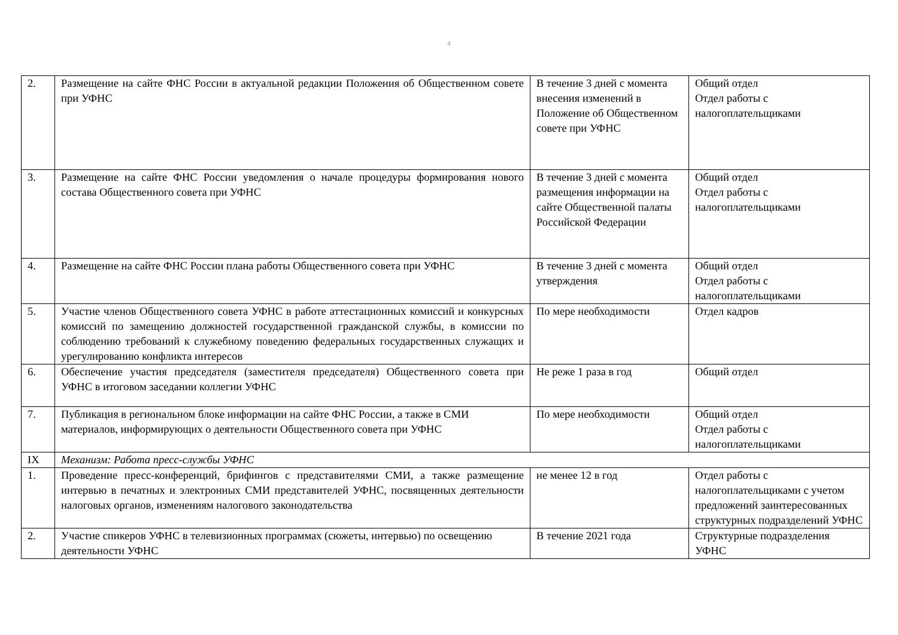4
| 2. | Размещение на сайте ФНС России в актуальной редакции Положения об Общественном совете при УФНС | В течение 3 дней с момента внесения изменений в Положение об Общественном совете при УФНС | Общий отдел Отдел работы с налогоплательщиками |
| 3. | Размещение на сайте ФНС России уведомления о начале процедуры формирования нового состава Общественного совета при УФНС | В течение 3 дней с момента размещения информации на сайте Общественной палаты Российской Федерации | Общий отдел Отдел работы с налогоплательщиками |
| 4. | Размещение на сайте ФНС России плана работы Общественного совета при УФНС | В течение 3 дней с момента утверждения | Общий отдел Отдел работы с налогоплательщиками |
| 5. | Участие членов Общественного совета УФНС в работе аттестационных комиссий и конкурсных комиссий по замещению должностей государственной гражданской службы, в комиссии по соблюдению требований к служебному поведению федеральных государственных служащих и урегулированию конфликта интересов | По мере необходимости | Отдел кадров |
| 6. | Обеспечение участия председателя (заместителя председателя) Общественного совета при УФНС в итоговом заседании коллегии УФНС | Не реже 1 раза в год | Общий отдел |
| 7. | Публикация в региональном блоке информации на сайте ФНС России, а также в СМИ материалов, информирующих о деятельности Общественного совета при УФНС | По мере необходимости | Общий отдел Отдел работы с налогоплательщиками |
| IX | Механизм: Работа пресс-службы УФНС | | |
| 1. | Проведение пресс-конференций, брифингов с представителями СМИ, а также размещение интервью в печатных и электронных СМИ представителей УФНС, посвященных деятельности налоговых органов, изменениям налогового законодательства | не менее 12 в год | Отдел работы с налогоплательщиками с учетом предложений заинтересованных структурных подразделений УФНС |
| 2. | Участие спикеров УФНС в телевизионных программах (сюжеты, интервью) по освещению деятельности УФНС | В течение 2021 года | Структурные подразделения УФНС |